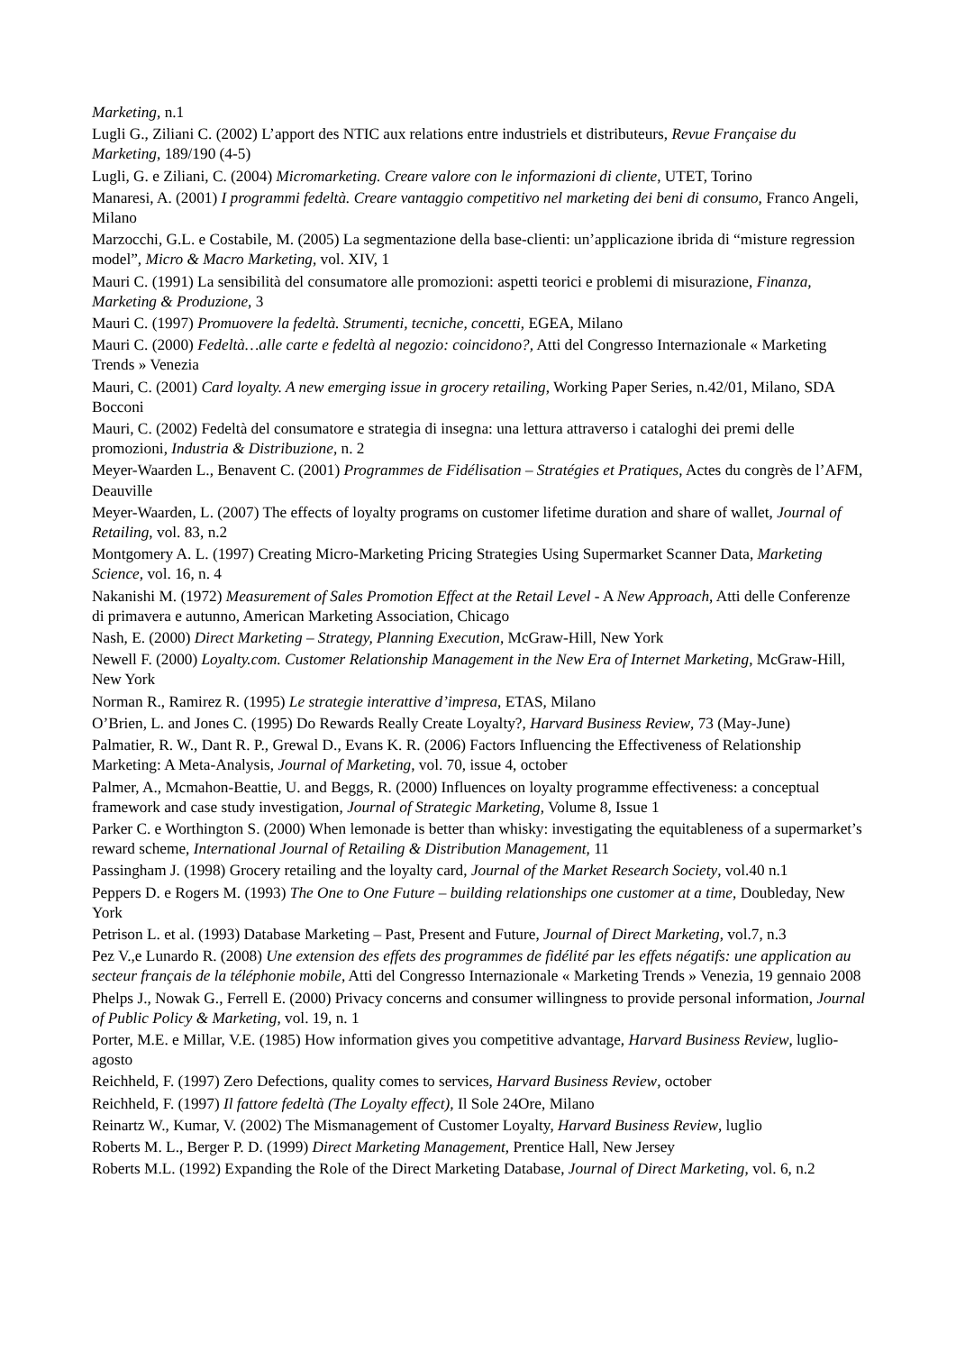Marketing, n.1
Lugli G., Ziliani C. (2002) L’apport des NTIC aux relations entre industriels et distributeurs, Revue Française du Marketing, 189/190 (4-5)
Lugli, G. e Ziliani, C. (2004) Micromarketing. Creare valore con le informazioni di cliente, UTET, Torino
Manaresi, A. (2001) I programmi fedeltà. Creare vantaggio competitivo nel marketing dei beni di consumo, Franco Angeli, Milano
Marzocchi, G.L. e Costabile, M. (2005) La segmentazione della base-clienti: un’applicazione ibrida di “misture regression model”, Micro & Macro Marketing, vol. XIV, 1
Mauri C. (1991) La sensibilità del consumatore alle promozioni: aspetti teorici e problemi di misurazione, Finanza, Marketing & Produzione, 3
Mauri C. (1997) Promuovere la fedeltà. Strumenti, tecniche, concetti, EGEA, Milano
Mauri C. (2000) Fedeltà…alle carte e fedeltà al negozio: coincidono?, Atti del Congresso Internazionale « Marketing Trends » Venezia
Mauri, C. (2001) Card loyalty. A new emerging issue in grocery retailing, Working Paper Series, n.42/01, Milano, SDA Bocconi
Mauri, C. (2002) Fedeltà del consumatore e strategia di insegna: una lettura attraverso i cataloghi dei premi delle promozioni, Industria & Distribuzione, n. 2
Meyer-Waarden L., Benavent C. (2001) Programmes de Fidélisation – Stratégies et Pratiques, Actes du congrès de l’AFM, Deauville
Meyer-Waarden, L. (2007) The effects of loyalty programs on customer lifetime duration and share of wallet, Journal of Retailing, vol. 83, n.2
Montgomery A. L. (1997) Creating Micro-Marketing Pricing Strategies Using Supermarket Scanner Data, Marketing Science, vol. 16, n. 4
Nakanishi M. (1972) Measurement of Sales Promotion Effect at the Retail Level - A New Approach, Atti delle Conferenze di primavera e autunno, American Marketing Association, Chicago
Nash, E. (2000) Direct Marketing – Strategy, Planning Execution, McGraw-Hill, New York
Newell F. (2000) Loyalty.com. Customer Relationship Management in the New Era of Internet Marketing, McGraw-Hill, New York
Norman R., Ramirez R. (1995) Le strategie interattive d’impresa, ETAS, Milano
O’Brien, L. and Jones C. (1995) Do Rewards Really Create Loyalty?, Harvard Business Review, 73 (May-June)
Palmatier, R. W., Dant R. P., Grewal D., Evans K. R. (2006) Factors Influencing the Effectiveness of Relationship Marketing: A Meta-Analysis, Journal of Marketing, vol. 70, issue 4, october
Palmer, A., Mcmahon-Beattie, U. and Beggs, R. (2000) Influences on loyalty programme effectiveness: a conceptual framework and case study investigation, Journal of Strategic Marketing, Volume 8, Issue 1
Parker C. e Worthington S. (2000) When lemonade is better than whisky: investigating the equitableness of a supermarket’s reward scheme, International Journal of Retailing & Distribution Management, 11
Passingham J. (1998) Grocery retailing and the loyalty card, Journal of the Market Research Society, vol.40 n.1
Peppers D. e Rogers M. (1993) The One to One Future – building relationships one customer at a time, Doubleday, New York
Petrison L. et al. (1993) Database Marketing – Past, Present and Future, Journal of Direct Marketing, vol.7, n.3
Pez V.,e Lunardo R. (2008) Une extension des effets des programmes de fidélité par les effets négatifs: une application au secteur français de la téléphonie mobile, Atti del Congresso Internazionale « Marketing Trends » Venezia, 19 gennaio 2008
Phelps J., Nowak G., Ferrell E. (2000) Privacy concerns and consumer willingness to provide personal information, Journal of Public Policy & Marketing, vol. 19, n. 1
Porter, M.E. e Millar, V.E. (1985) How information gives you competitive advantage, Harvard Business Review, luglio-agosto
Reichheld, F. (1997) Zero Defections, quality comes to services, Harvard Business Review, october
Reichheld, F. (1997) Il fattore fedeltà (The Loyalty effect), Il Sole 24Ore, Milano
Reinartz W., Kumar, V. (2002) The Mismanagement of Customer Loyalty, Harvard Business Review, luglio
Roberts M. L., Berger P. D. (1999) Direct Marketing Management, Prentice Hall, New Jersey
Roberts M.L. (1992) Expanding the Role of the Direct Marketing Database, Journal of Direct Marketing, vol. 6, n.2